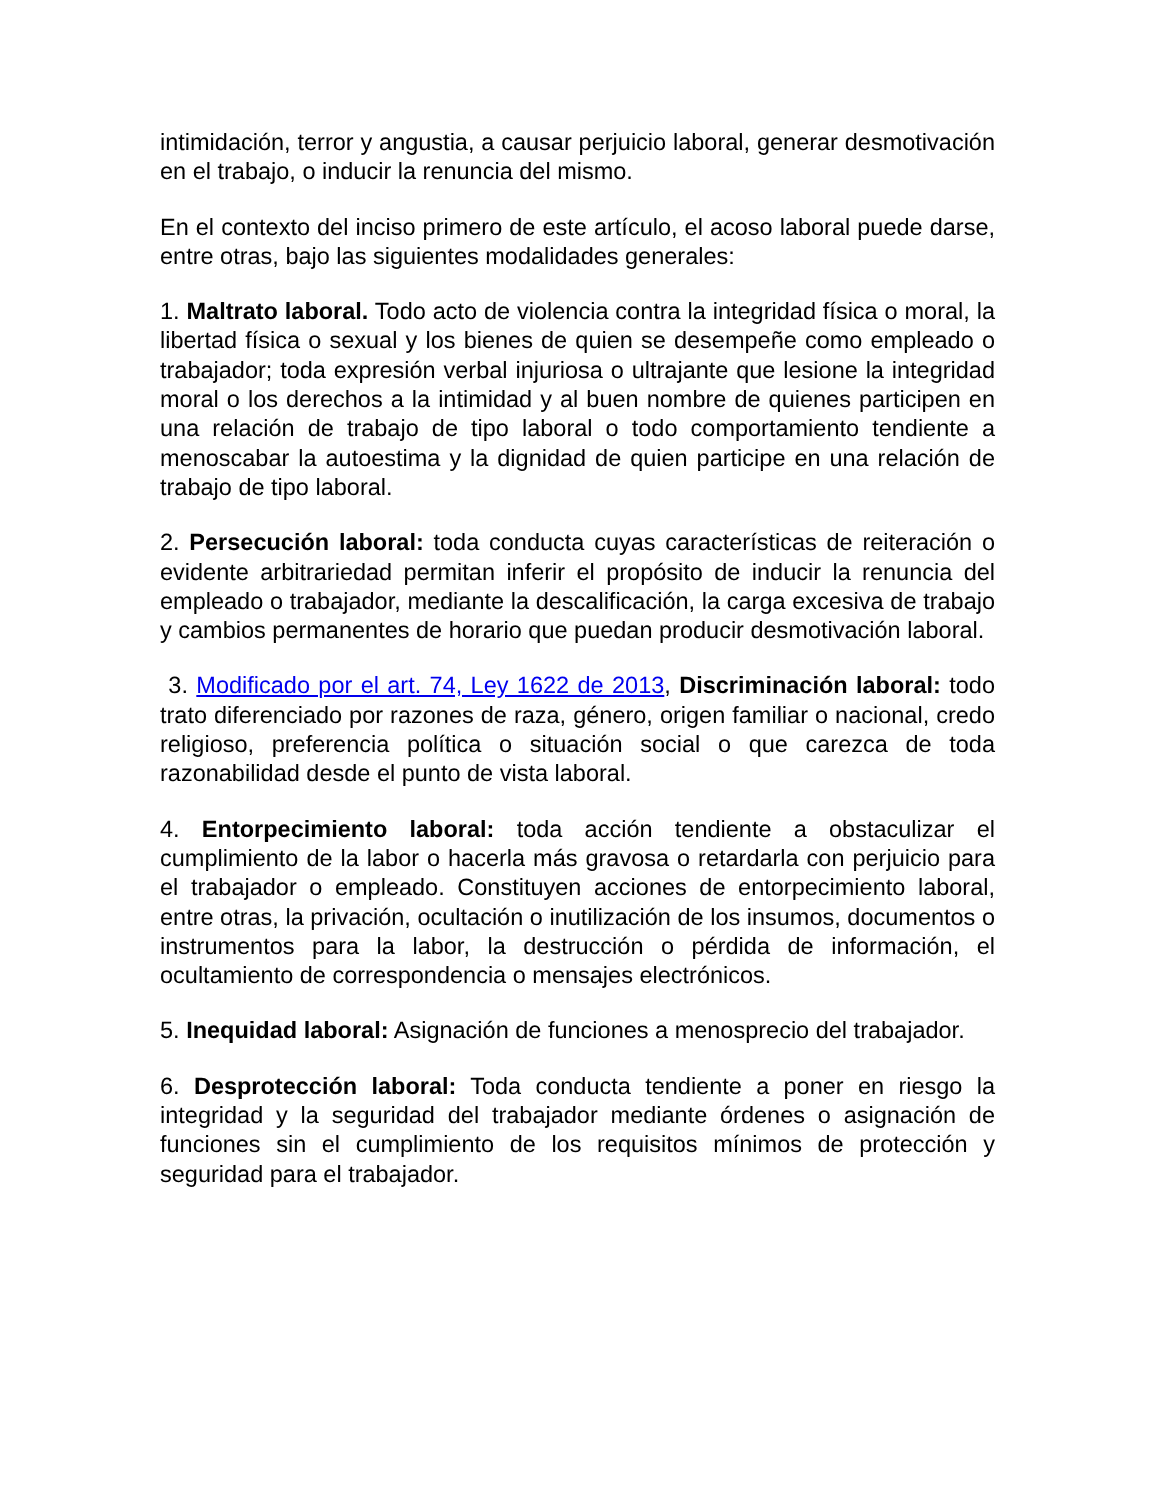intimidación, terror y angustia, a causar perjuicio laboral, generar desmotivación en el trabajo, o inducir la renuncia del mismo.
En el contexto del inciso primero de este artículo, el acoso laboral puede darse, entre otras, bajo las siguientes modalidades generales:
1. Maltrato laboral. Todo acto de violencia contra la integridad física o moral, la libertad física o sexual y los bienes de quien se desempeñe como empleado o trabajador; toda expresión verbal injuriosa o ultrajante que lesione la integridad moral o los derechos a la intimidad y al buen nombre de quienes participen en una relación de trabajo de tipo laboral o todo comportamiento tendiente a menoscabar la autoestima y la dignidad de quien participe en una relación de trabajo de tipo laboral.
2. Persecución laboral: toda conducta cuyas características de reiteración o evidente arbitrariedad permitan inferir el propósito de inducir la renuncia del empleado o trabajador, mediante la descalificación, la carga excesiva de trabajo y cambios permanentes de horario que puedan producir desmotivación laboral.
3. Modificado por el art. 74, Ley 1622 de 2013, Discriminación laboral: todo trato diferenciado por razones de raza, género, origen familiar o nacional, credo religioso, preferencia política o situación social o que carezca de toda razonabilidad desde el punto de vista laboral.
4. Entorpecimiento laboral: toda acción tendiente a obstaculizar el cumplimiento de la labor o hacerla más gravosa o retardarla con perjuicio para el trabajador o empleado. Constituyen acciones de entorpecimiento laboral, entre otras, la privación, ocultación o inutilización de los insumos, documentos o instrumentos para la labor, la destrucción o pérdida de información, el ocultamiento de correspondencia o mensajes electrónicos.
5. Inequidad laboral: Asignación de funciones a menosprecio del trabajador.
6. Desprotección laboral: Toda conducta tendiente a poner en riesgo la integridad y la seguridad del trabajador mediante órdenes o asignación de funciones sin el cumplimiento de los requisitos mínimos de protección y seguridad para el trabajador.